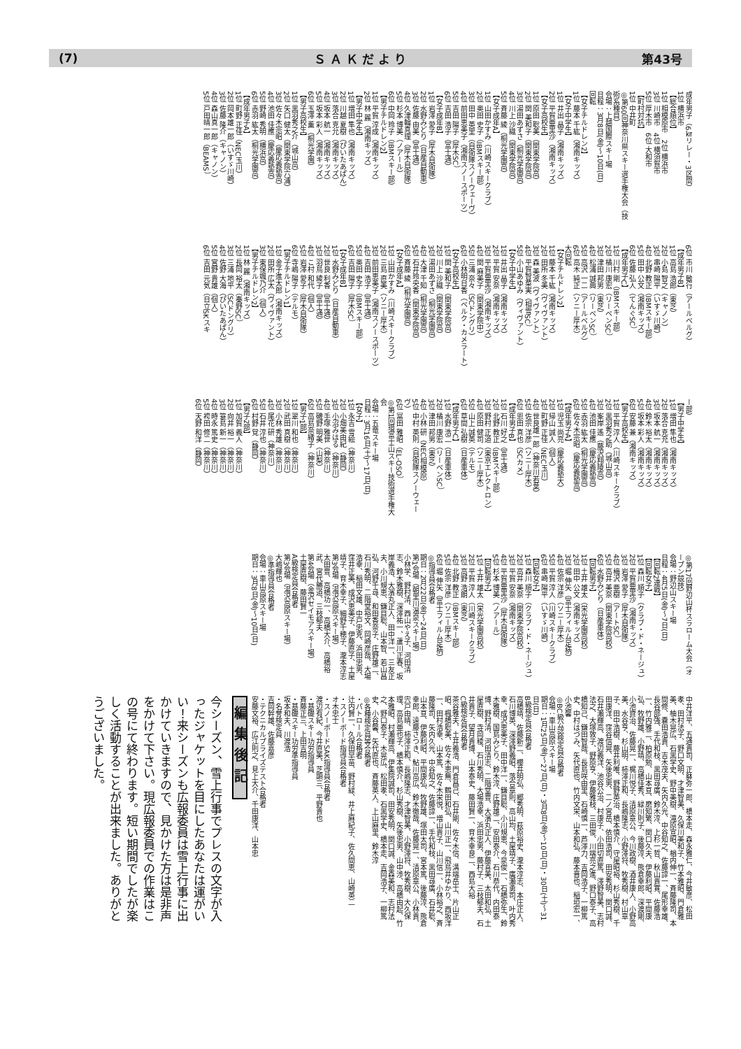(7) Ｓ Ａ Ｋ だ よ り 第43号
成年男子（6㎞リレー・3区間）
1位 横浜市
【総合順位】
1位 相模原市　2位 横浜市
3位 川崎市　4位 横須賀市
5位 厚木市　6位 大和市
【町村対抗】
1位 中井町
◎第60回神奈川県スキー選手権大会（技術系種目）
会場：上越国際スキー場
日程：3月8日(金)〜10日(日)
回転
【女子チルドレン2】
1位 藤本 千紘（湘南キッズ）
【女子中学生】
1位 井出 晶子（湘南キッズ）
2位 平賀亜里沙（湘南キッズ）
【女子高校生】
1位 原田 聡美（関東学院高）
2位 関 美和子（関東学院高）
3位 湯田あずさ（桐光学園高）
4位 川上 沙織（関東学院高）
5位 斉藤 綾（桐光学園高）
【女子成年A】
1位 山田かすみ（川崎スキークラブ）
2位 奥田 史子（IBMスキー部）
3位 田中 英里（自衛隊スノーウェーヴ）
4位 前田恵美子（湘南スノースポーツ）
5位 吉田 陽子（厚木SC）
6位 吉田 浩子（富士通）
【女子成年B】
1位 岩澤 愛子（厚木自衛隊）
2位 水野みどり（日産自動車）
3位 佐藤 由美（富士通）
4位 久津輪真理（厚木自衛隊）
5位 杉本 博美（ノアール）
6位 中岡 玲子（IBMスキー部）
【男子チルドレン2】
1位 平賀 淳成（湘南キッズ）
2位 林 麗（湘南キッズ）
【男子中学生】
1位 増田 隼也（湘南キッズ）
2位 川越 夏樹（ぴいたあぱん）
3位 落合 克允（湘南キッズ）
4位 坂本 航一（湘南キッズ）
5位 坂本 彩人（湘南キッズ）
6位 玉澤 薫（桐光学園）
【男子高校生】
1位 黒羽秀之介（城山高）
2位 矢口 健太（関東学院六浦）
3位 佐々木宗昭（慶応義塾高）
4位 池田 佳應（慶応義塾高）
5位 野崎 秀明（横浜高）
6位 赤羽 紘太（桐光学園高）
【成年男子A】
1位 町野 正佳（NEC玉川）
2位 岡本雄一郎（いすゞ川崎）
3位 佐藤 隆介（キャノン）
4位 森山真一郎（キャノン）
5位 戸田晴一郎（BEAMS）
6位 市川 敏行（アールベルグ）
【成年男子B】
1位 高島 浩郎（東芝）
2位 小島 智之（キャノン）
3位 串崎 陽平（いすゞ川崎）
4位 北野 教正（IBMスキー部）
5位 田中 公文（湘南キッズ）
6位 佐藤 弘人（てんぐSC）
【成年男子C】
1位 川村 剛（IBMスキー部）
2位 橘川 康宏（リーベンSC）
3位 津田 邦男（東芝）
4位 松浦 誠典（リーベンSC）
5位 高沢 一二（アールベルグ）
6位 高木 純正（ソニー厚木）
大回転
【女子チルドレン2】
1位 藤本 千紘（湘南キッズ）
2位 田所 冬美（ヴィヴァント）
3位 森 美波（ヴィヴァント）
4位 平賀智菜実（相雪SC）
5位 小山あゆみ（ヴィヴァント）
【女子中学生】
1位 井出 晶子（湘南キッズ）
2位 平賀 安奈（湘南キッズ）
3位 平賀亜里沙（湘南キッズ）
4位 関 麻美子（関東学院中）
5位 三浦 奈々（SCドングリ）
6位 小林明日香（ベルク・カメラート）
【女子高校生】
1位 関 美和子（関東学院高）
2位 川上 沙織（関東学院高）
3位 湯田あずさ（桐光学園高）
4位 大津 千知（桐光学園高）
5位 石井玲央香（関東学院高）
6位 斉藤 綾（桐光学園高）
【女子成年A】
1位 山田かすみ（川崎スキークラブ）
2位 三島 直美（ソニー厚木）
3位 前田恵美子（湘南スノースポーツ）
4位 吉田 浩子（富士通）
5位 奥田 史子（IBMスキー部）
6位 吉田 陽子（厚木SC）
【女子成年B】
1位 水野みどり（日産自動車）
2位 世良 利香（富士通）
3位 羽鳥 綾子（富士通）
4位 こ村 和代（個人）
5位 岩澤 愛子（厚木自衛隊）
6位 寺嶋 陽子（テルモ）
【男子チルドレン1】
1位 金子進太郎（湘南キッズ）
2位 田所 広太（ヴィヴァント）
3位 東保颯乃介（個人）
【男子チルドレン2】
1位 林 麗（湘南キッズ）
2位 長岡 裕太（秦野SC）
3位 三浦 地平（SCドングリ）
4位 佐野 大海（ぴいたあぱん）
5位 宮野 貴雄（個人）
6位 吉田 元気（日立SKスキ
ー部）
【男子中学生】
1位 増田 隼也（湘南キッズ）
2位 落合 克充（湘南キッズ）
3位 坂本 航一（湘南キッズ）
4位 鈴木 裕太（湘南キッズ）
5位 坂本 彩人（湘南キッズ）
6位 安藤 兼（湘南キッズ）
【男子高校生】
1位 平賀 淳人（川崎スキークラブ）
2位 黒羽秀之助（城山高）
3位 峯岸 遙（藤沢翔陵高）
4位 池田 佳應（慶応義塾高）
5位 赤羽 紘太（桐光学園高）
6位 佐々木宗昭（慶応義塾高）
【成年男子A】
1位 児玉 尚亮（慶応義塾大）
2位 帰山 誠人（個人）
3位 町野 正佳（NEC玉川）
4位 世良雄一郎（神奈川若葉）
5位 佐宗 洋彦（ソニー厚木）
6位 恩田 真也（SCカメ）
【成年男子B】
1位 石川 好之（富士通）
2位 北野 教正（IBMスキー部）
3位 野村 正道（東京エレクトロン）
4位 原田 健司（ソニー厚木）
5位 山上 誠英（テルモ）
6位 草間 弘樹（日産車体）
【成年男子C】
1位 水野 浩二（日産車体）
2位 橘川 康宏（リーベンSC）
3位 津田 邦男（東芝）
4位 小林 研（NEC相模原）
5位 中村 英則（自衛隊スノーウェーヴ）
6位 冨田 雅昭（EL-OSO）
◎第1回環富士山スキー技術選手権大会
会場：五竜スキー場
日程：3月16日(土)〜17日(日)
【女子】
1位 永吉 雪絵（神奈川）
2位 小畑美由紀（静岡）
3位 小沼みはる（神奈川）
4位 手塚 雅世（神奈川）
5位 磯野 明美（山梨）
6位 高島奈緒子（神奈川）
【男子1部】
1位 翠川 和也（神奈川）
2位 武田 真樹（神奈川）
3位 小林 秀雄（神奈川）
4位 尾花 研（神奈川）
5位 石井 淳也（神奈川）
6位 村野 覚（静岡）
【男子2部】
1位 加賀 義人（神奈川）
2位 向井 裕一（神奈川）
3位 簑島 新一（神奈川）
4位 時永 篤史（神奈川）
5位 袴田 修二（神奈川）
6位 天野 和洋（静岡）
◎第17回野辺山杯スラローム大会（オープン競技）
会場：野辺山スキー場
日程：4月5日(金)〜7日(日)
【回転2連戦】
【回転女子】
1位 森川 順子（クラブ・ド・ネージュ）
2位 平賀亜里沙（湘南キッズ）
3位 岩澤 愛子（厚木自衛隊）
4位 梅沢 亜樹（アートSC）
5位 高井 美奈（関東学院高校）
6位 水野みどり（日産車体）
【回転男子】
1位 土井 雄太（栄光学園高校）
2位 田中 公文（湘南キッズ）
3位 堀 伸矢（富士フィルム足柄）
4位 佐宗 洋彦（ソニー厚木）
5位 平賀 淳人（川崎スキークラブ）
6位 串崎 陽平（いすゞ川崎）
【回転女子】
1位 森川 順子（クラブ・ド・ネージュ）
2位 高井 美奈（関東学院高校）
3位 平賀 安奈（湘南キッズ）
4位 平賀亜里沙（厚木自衛隊）
5位 杉本 博美（ノアール）
【回転男子】
1位 土井 雄太（栄光学園高校）
2位 平賀 淳人（川崎スキークラブ）
3位 高野 浩朗（東芝）
4位 北野 教正（IBMスキー部）
5位 佐宗 洋彦（ソニー厚木）
6位 堀 伸矢（富士フィルム足柄）
◎指導員合格者
期日：2月22日(金)〜24日(日)
第1会場（朝里川温泉スキー場）
小林学、野村清、西山やえ子、河田清志、鈴木雅樹、深澤祐一、蘆川正春、坂岸義浩、大濱丸正人、田中洋一、三友正夫、小川規恵、鎌目聡、山本智、若山昌弘、河野千尋、和田香奈子、庄野雄二、石川秀明、二階堂裕文、岡崎彦哉、大場浩幸、稲田文雄、中戸忠克、浜田忠男、窪井正美、成沢恵美子、伊藤直子、土屋靖子、育木幸子、細野千穂子、瀧本淳志
第3会場（湯沢高原スキー場）
太田豊、高橋功一、高橋大介、高橋裕武、宮代勝道、三枝郁夫
第4会場（金沢セイモアスキー場）
土屋直樹、藤田賢一
A級検定員合格者
第3会場（湯沢高原スキー場）
大嶋輝也
◎準指導員合格者
会場：車山高原スキー場
期日：3月8日(金)〜10日(日)
中井洋平、五通貴司、正躰弥一郎、橋本走、森永雅仁、今井敏彦、松田孝、田村法子、野口文明、才津智美、久保川美和子、竹本雅昭、門倉雅美、柚木晃広、石黒学史、野中美樹、滝原宣昭、楢内伸一、斉藤隆司、本間修、嚢田浩貴、吉木茂夫、矢内久光、中谷知之、佐藤諄一、尾形幸雄、長谷部強、手代和枝、黒田尋廣、鈴木淳、上杉一哲、秋山貴寛、佐藤浩一、竹内雅二、柏原勉、山本亘、磨知繁、関口久夫、伊藤利昭、平間康弘、牧野雄、小野靖、高橋佳秀、緑川則子、後藤淳、熊倉幸郎、深渡剛、小池資治、佐藤晃一、梶川悦子、清原章公、今川政樹、酒井康人、小野高美、水谷亨、杉山明、柿澤正和、長嶋隆志、小野澤将、牧秀樹、村山章子、田中浩樹、藤井利唯、野野英治、橋本慎介、守屋昭裕、杉山秀樹、千田康洋、窪谷信晃、矢後忠男、二ノ宮岳、依田浩司、田安秀明、関口誠、石井瀬輝高、渡辺義洋、池谷公治、村康子、小田切直篤、澤野智美、志村法之、大塚敦子、野原亨、伊藤雅枝、三田俊、川端亮之進、野口泰子、高橋知己、鎌田智哉、長島咲由里、石崎慎一、芦澤力、吉岡浩子、一柳篤史、中村はづみ、矢代直也、竹内文栄、山本和弘、藤本晋也、稲垣宏一、小池馨
◎BC級公認検定員合格者
会場：車山高原スキー場
期日：1月25日(金)〜27日(日)・3月8日(金)〜10日(日)・30日(土)〜31日(日)
B級検定員合格者
高橋靖、佐藤新二、櫻井明弘、郷秀明、萩原裕史、瀧本淳志、本庄正人、石川博英、深澤野義昭、落合章則、高山均、土屋靖子、廣瀬勇司、叶内秀幸、成沢恵美子、田中洋一、鎌目聡、小川規恵、今泉俊一、石橋弥生、鈴木雅樹、国島みどり、鈴木淳、庄野雄二、安田泰介、石川恭代、内田泰博、野村清、河田清志、二階堂豊、大濱丸正人、伊藤喜美、太田和弘、土屋直樹、寺岡稜、石川秀明、大場浩幸、浜田忠男、藤村子、三枝郁夫、石井貴子、望月貴博、山本泰史、藤田賢一、育木幸良二、西島大裕
C級検定員合格者
茶谷雅夫、土井義浩、門倉昌己、石井剛、佐々木信、溝端岳士、片山正昭、楓橋聡美、佐々木恵無、鶴田和弘、山川正一、飛鳥井ゆかり、西坂洋一、田村浩幸、山本篤、佐々木栄悦、増山貴子、山川信一、小林裕之、斉藤隆司、矢内久光、中谷知之、佐藤諄一、手代和枝、黒田尋廣、石井聡、山本亘、伊藤利昭、平間康弘、牧野雄、塚田太司、宮本篤、後藤淳、熊倉幸郎、遠藤さつき、鮎川高広、鈴木徹哉、佐藤晃一、清原章公、小林貴、宍戸由晴、柿澤正和、長嶋隆志、才津智美、小野澤将、牧秀樹、大久保理、高島亜也子、橋本慎介、杉山秀樹、矢後忠男、山中渉、高橋由起、竹本雅昭、村瀬輝高、伊集院誠司、田安秀明、関口誠、金森美和、志村法之、野口泰子、木晃広、松田孝、石黒学史、橋本走、吉岡浩子、一柳篤史、小谷馨、矢代直也、斉藤英人、上山麻里、鈴木淳
◎各種検定員等合格者
・パトロール合格者
辻内賢一、久保田早苗、野村緑、井上麻紀子、佐久間恵、山崎英二
・スノーボード指導員合格者
オ木忠士
・スノーボードSAK指導員合格者
渡辺有紀、今井直美、芝顕三、平野貴也
・基礎スキー功労指導員
斉藤正三、上田吉明
・基礎スキー功労準指導員
坂本和夫、川渡浩
・名誉検定員
吉岡幹雄、佐藤嘉彦
・テクニカルプライズテスト合格者
安藤文裕、広江則之、見上大介、千田康洋、山本忠
編集後記
今シーズン、雪上行事でプレスの文字が入ったジャケットを目にしたあなたは運がいい！来シーズンも広報委員は雪上行事に出かけていきますので、見かけた方は是非声をかけて下さい。現広報委員での作業はこの号にて終わります。短い期間でしたが楽しく活動することが出来ました。ありがとうございました。